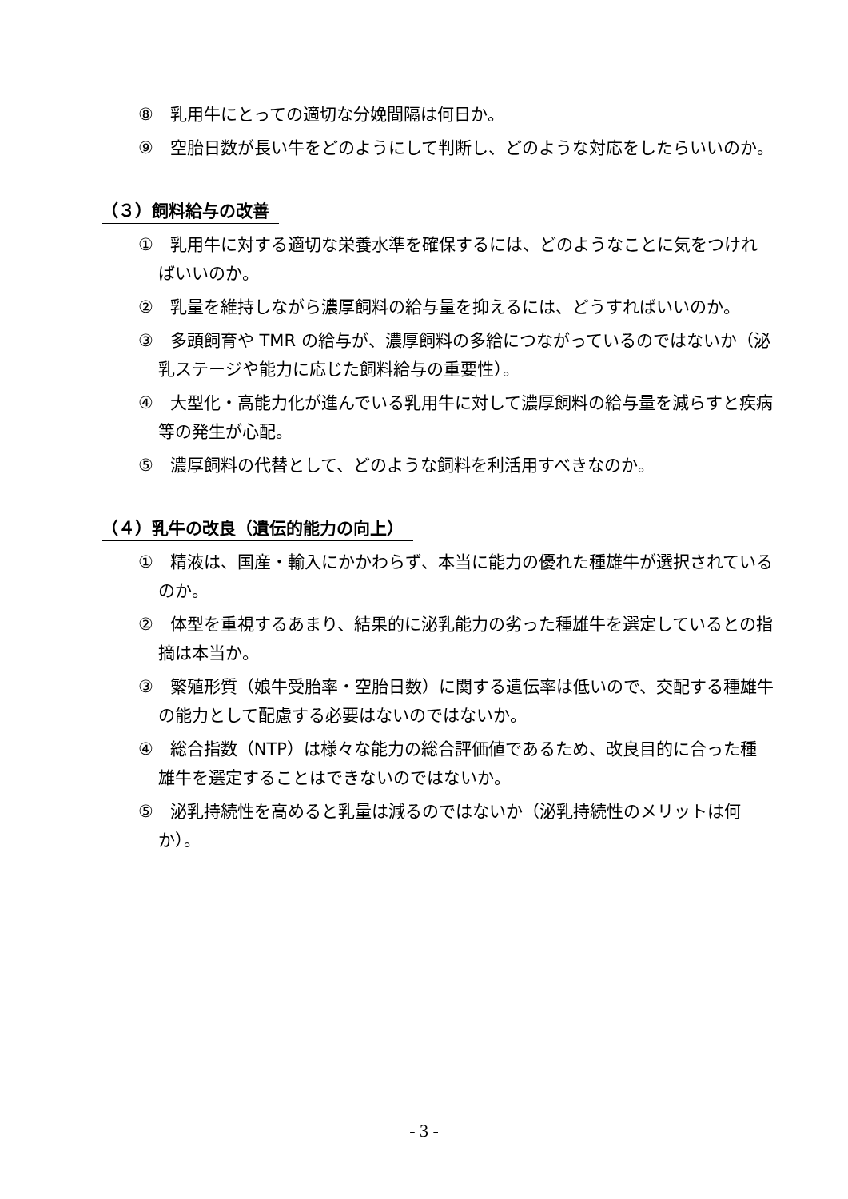⑧　乳用牛にとっての適切な分娩間隔は何日か。
⑨　空胎日数が長い牛をどのようにして判断し、どのような対応をしたらいいのか。
（３）飼料給与の改善
①　乳用牛に対する適切な栄養水準を確保するには、どのようなことに気をつければいいのか。
②　乳量を維持しながら濃厚飼料の給与量を抑えるには、どうすればいいのか。
③　多頭飼育や TMR の給与が、濃厚飼料の多給につながっているのではないか（泌乳ステージや能力に応じた飼料給与の重要性）。
④　大型化・高能力化が進んでいる乳用牛に対して濃厚飼料の給与量を減らすと疾病等の発生が心配。
⑤　濃厚飼料の代替として、どのような飼料を利活用すべきなのか。
（４）乳牛の改良（遺伝的能力の向上）
①　精液は、国産・輸入にかかわらず、本当に能力の優れた種雄牛が選択されているのか。
②　体型を重視するあまり、結果的に泌乳能力の劣った種雄牛を選定しているとの指摘は本当か。
③　繁殖形質（娘牛受胎率・空胎日数）に関する遺伝率は低いので、交配する種雄牛の能力として配慮する必要はないのではないか。
④　総合指数（NTP）は様々な能力の総合評価値であるため、改良目的に合った種雄牛を選定することはできないのではないか。
⑤　泌乳持続性を高めると乳量は減るのではないか（泌乳持続性のメリットは何か）。
- 3 -